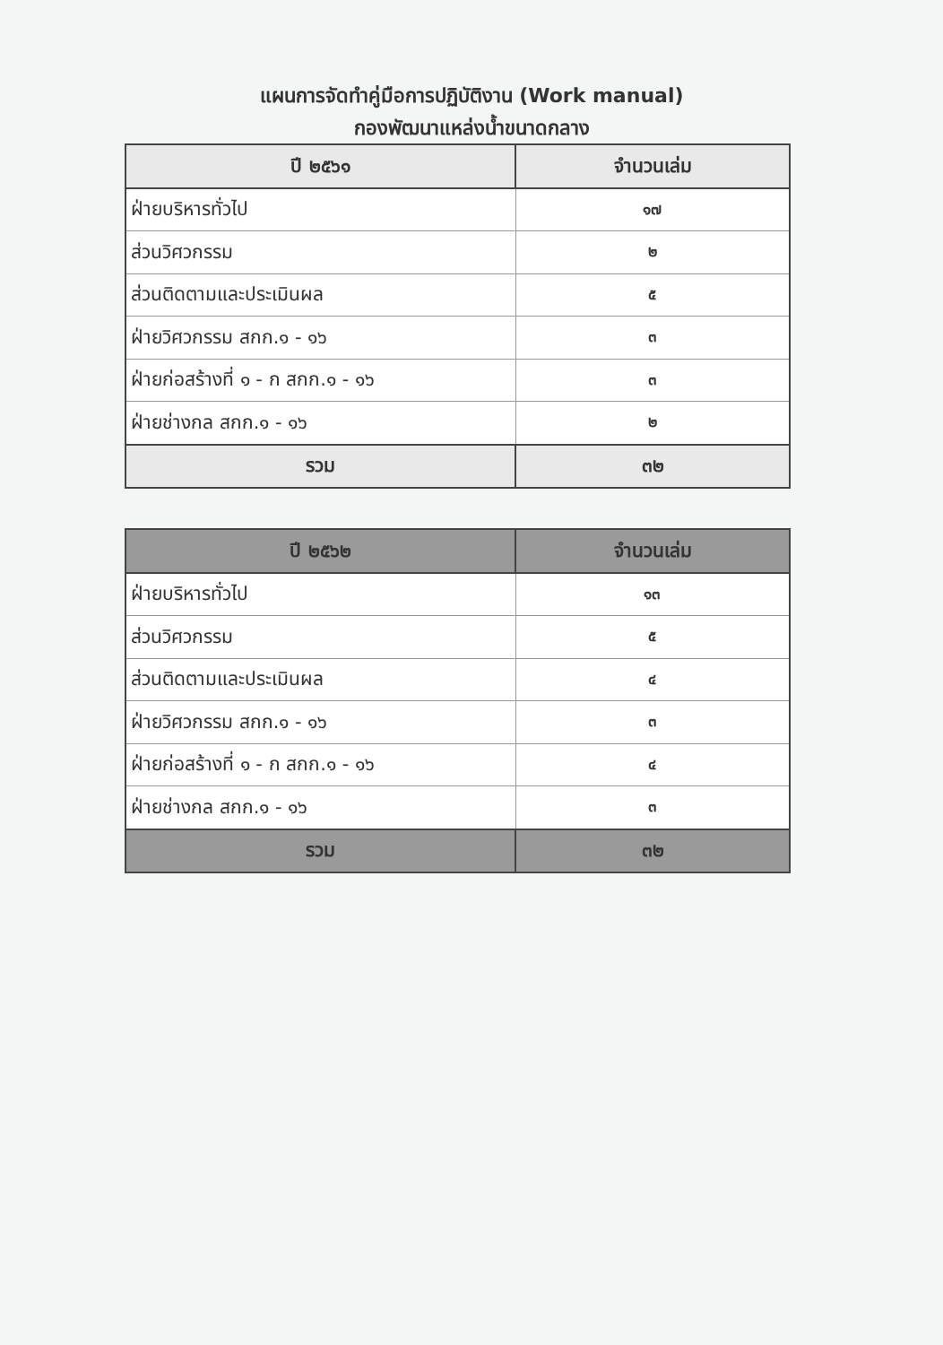แผนการจัดทำคู่มือการปฏิบัติงาน (Work manual)
กองพัฒนาแหล่งน้ำขนาดกลาง
| ปี ๒๕๖๑ | จำนวนเล่ม |
| --- | --- |
| ฝ่ายบริหารทั่วไป | ๑๗ |
| ส่วนวิศวกรรม | ๒ |
| ส่วนติดตามและประเมินผล | ๕ |
| ฝ่ายวิศวกรรม สกก.๑ - ๑๖ | ๓ |
| ฝ่ายก่อสร้างที่ ๑ - ก สกก.๑ - ๑๖ | ๓ |
| ฝ่ายช่างกล สกก.๑ - ๑๖ | ๒ |
| รวม | ๓๒ |
| ปี ๒๕๖๒ | จำนวนเล่ม |
| --- | --- |
| ฝ่ายบริหารทั่วไป | ๑๓ |
| ส่วนวิศวกรรม | ๕ |
| ส่วนติดตามและประเมินผล | ๔ |
| ฝ่ายวิศวกรรม สกก.๑ - ๑๖ | ๓ |
| ฝ่ายก่อสร้างที่ ๑ - ก สกก.๑ - ๑๖ | ๔ |
| ฝ่ายช่างกล สกก.๑ - ๑๖ | ๓ |
| รวม | ๓๒ |